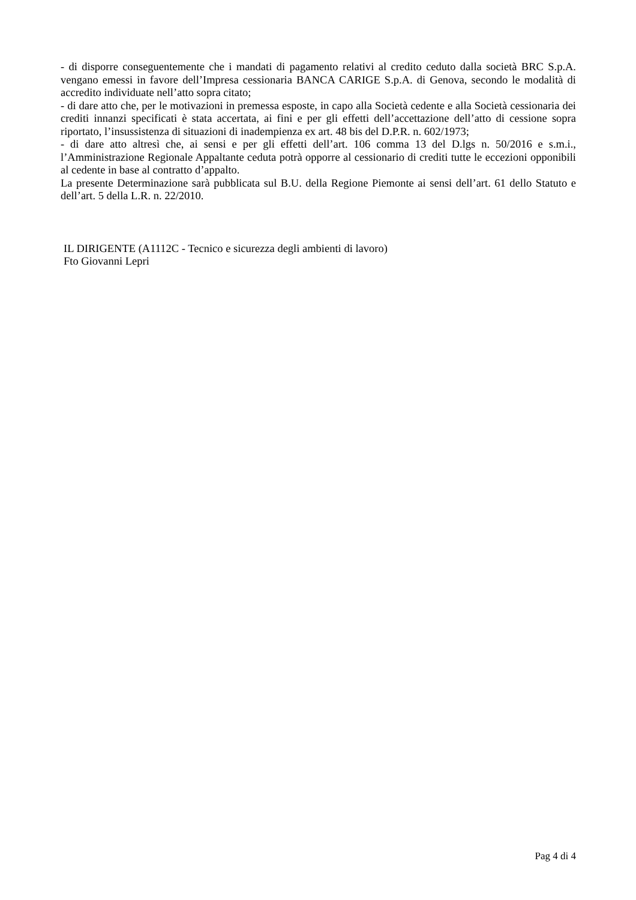- di disporre conseguentemente che i mandati di pagamento relativi al credito ceduto dalla società BRC S.p.A. vengano emessi in favore dell’Impresa cessionaria BANCA CARIGE S.p.A. di Genova, secondo le modalità di accredito individuate nell’atto sopra citato;
- di dare atto che, per le motivazioni in premessa esposte, in capo alla Società cedente e alla Società cessionaria dei crediti innanzi specificati è stata accertata, ai fini e per gli effetti dell’accettazione dell’atto di cessione sopra riportato, l’insussistenza di situazioni di inadempienza ex art. 48 bis del D.P.R. n. 602/1973;
- di dare atto altresì che, ai sensi e per gli effetti dell’art. 106 comma 13 del D.lgs n. 50/2016 e s.m.i., l’Amministrazione Regionale Appaltante ceduta potrà opporre al cessionario di crediti tutte le eccezioni opponibili al cedente in base al contratto d’appalto.
La presente Determinazione sarà pubblicata sul B.U. della Regione Piemonte ai sensi dell’art. 61 dello Statuto e dell’art. 5 della L.R. n. 22/2010.
IL DIRIGENTE (A1112C - Tecnico e sicurezza degli ambienti di lavoro)
Fto Giovanni Lepri
Pag 4 di 4